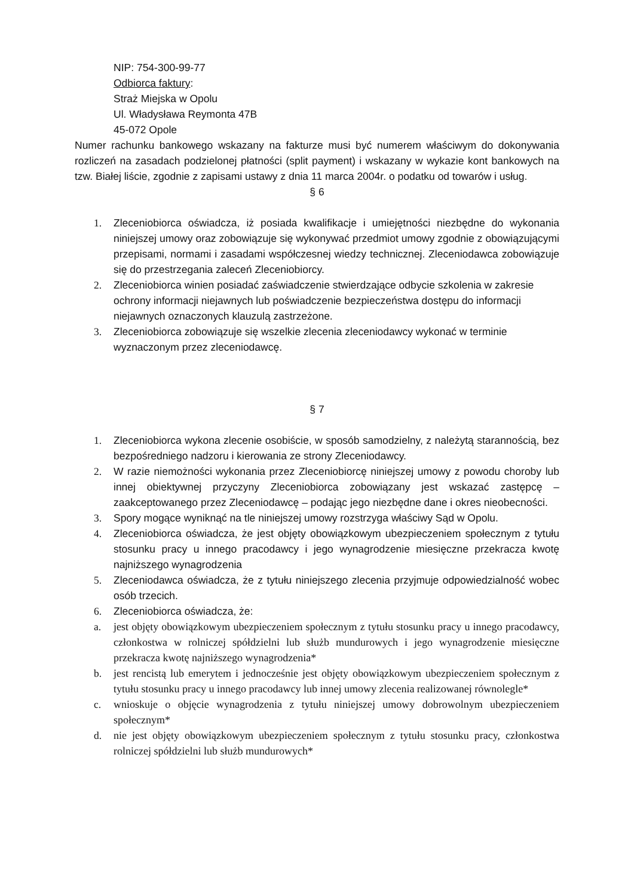NIP: 754-300-99-77
Odbiorca faktury:
Straż Miejska w Opolu
Ul. Władysława Reymonta 47B
45-072 Opole
Numer rachunku bankowego wskazany na fakturze musi być numerem właściwym do dokonywania rozliczeń na zasadach podzielonej płatności (split payment) i wskazany w wykazie kont bankowych na tzw. Białej liście, zgodnie z zapisami ustawy z dnia 11 marca 2004r. o podatku od towarów i usług.
§ 6
1. Zleceniobiorca oświadcza, iż posiada kwalifikacje i umiejętności niezbędne do wykonania niniejszej umowy oraz zobowiązuje się wykonywać przedmiot umowy zgodnie z obowiązującymi przepisami, normami i zasadami współczesnej wiedzy technicznej. Zleceniodawca zobowiązuje się do przestrzegania zaleceń Zleceniobiorcy.
2. Zleceniobiorca winien posiadać zaświadczenie stwierdzające odbycie szkolenia w zakresie ochrony informacji niejawnych lub poświadczenie bezpieczeństwa dostępu do informacji niejawnych oznaczonych klauzulą zastrzeżone.
3. Zleceniobiorca zobowiązuje się wszelkie zlecenia zleceniodawcy wykonać w terminie wyznaczonym przez zleceniodawcę.
§ 7
1. Zleceniobiorca wykona zlecenie osobiście, w sposób samodzielny, z należytą starannością, bez bezpośredniego nadzoru i kierowania ze strony Zleceniodawcy.
2. W razie niemożności wykonania przez Zleceniobiorcę niniejszej umowy z powodu choroby lub innej obiektywnej przyczyny Zleceniobiorca zobowiązany jest wskazać zastępcę – zaakceptowanego przez Zleceniodawcę – podając jego niezbędne dane i okres nieobecności.
3. Spory mogące wyniknąć na tle niniejszej umowy rozstrzyga właściwy Sąd w Opolu.
4. Zleceniobiorca oświadcza, że jest objęty obowiązkowym ubezpieczeniem społecznym z tytułu stosunku pracy u innego pracodawcy i jego wynagrodzenie miesięczne przekracza kwotę najniższego wynagrodzenia
5. Zleceniodawca oświadcza, że z tytułu niniejszego zlecenia przyjmuje odpowiedzialność wobec osób trzecich.
6. Zleceniobiorca oświadcza, że:
a. jest objęty obowiązkowym ubezpieczeniem społecznym z tytułu stosunku pracy u innego pracodawcy, członkostwa w rolniczej spółdzielni lub służb mundurowych i jego wynagrodzenie miesięczne przekracza kwotę najniższego wynagrodzenia*
b. jest rencistą lub emerytem i jednocześnie jest objęty obowiązkowym ubezpieczeniem społecznym z tytułu stosunku pracy u innego pracodawcy lub innej umowy zlecenia realizowanej równolegle*
c. wnioskuje o objęcie wynagrodzenia z tytułu niniejszej umowy dobrowolnym ubezpieczeniem społecznym*
d. nie jest objęty obowiązkowym ubezpieczeniem społecznym z tytułu stosunku pracy, członkostwa rolniczej spółdzielni lub służb mundurowych*